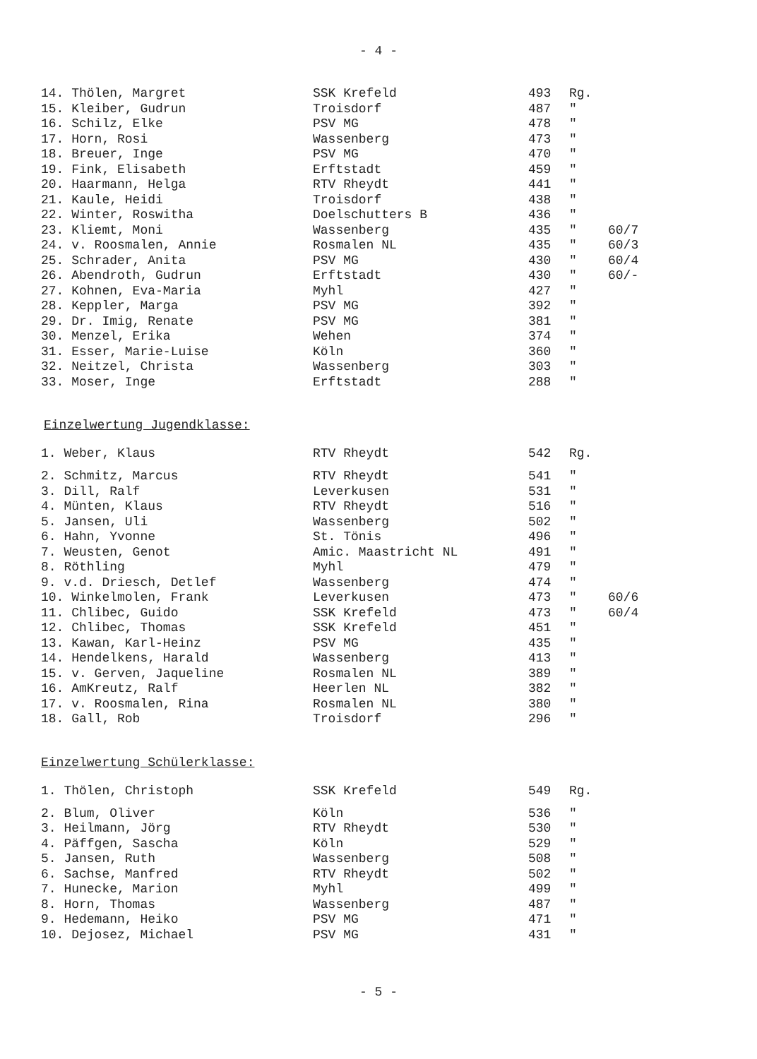- 4 -
| 14. Thölen, Margret | SSK Krefeld | 493 | Rg. | |
| 15. Kleiber, Gudrun | Troisdorf | 487 | " | |
| 16. Schilz, Elke | PSV MG | 478 | " | |
| 17. Horn, Rosi | Wassenberg | 473 | " | |
| 18. Breuer, Inge | PSV MG | 470 | " | |
| 19. Fink, Elisabeth | Erftstadt | 459 | " | |
| 20. Haarmann, Helga | RTV Rheydt | 441 | " | |
| 21. Kaule, Heidi | Troisdorf | 438 | " | |
| 22. Winter, Roswitha | Doelschutters B | 436 | " | |
| 23. Kliemt, Moni | Wassenberg | 435 | " | 60/7 |
| 24. v. Roosmalen, Annie | Rosmalen NL | 435 | " | 60/3 |
| 25. Schrader, Anita | PSV MG | 430 | " | 60/4 |
| 26. Abendroth, Gudrun | Erftstadt | 430 | " | 60/- |
| 27. Kohnen, Eva-Maria | Myhl | 427 | " | |
| 28. Keppler, Marga | PSV MG | 392 | " | |
| 29. Dr. Imig, Renate | PSV MG | 381 | " | |
| 30. Menzel, Erika | Wehen | 374 | " | |
| 31. Esser, Marie-Luise | Köln | 360 | " | |
| 32. Neitzel, Christa | Wassenberg | 303 | " | |
| 33. Moser, Inge | Erftstadt | 288 | " | |
Einzelwertung Jugendklasse:
| 1. Weber, Klaus | RTV Rheydt | 542 | Rg. | |
| 2. Schmitz, Marcus | RTV Rheydt | 541 | " | |
| 3. Dill, Ralf | Leverkusen | 531 | " | |
| 4. Münten, Klaus | RTV Rheydt | 516 | " | |
| 5. Jansen, Uli | Wassenberg | 502 | " | |
| 6. Hahn, Yvonne | St. Tönis | 496 | " | |
| 7. Weusten, Genot | Amic. Maastricht NL | 491 | " | |
| 8. Röthling | Myhl | 479 | " | |
| 9. v.d. Driesch, Detlef | Wassenberg | 474 | " | |
| 10. Winkelmolen, Frank | Leverkusen | 473 | " | 60/6 |
| 11. Chlibec, Guido | SSK Krefeld | 473 | " | 60/4 |
| 12. Chlibec, Thomas | SSK Krefeld | 451 | " | |
| 13. Kawan, Karl-Heinz | PSV MG | 435 | " | |
| 14. Hendelkens, Harald | Wassenberg | 413 | " | |
| 15. v. Gerven, Jaqueline | Rosmalen NL | 389 | " | |
| 16. AmKreutz, Ralf | Heerlen NL | 382 | " | |
| 17. v. Roosmalen, Rina | Rosmalen NL | 380 | " | |
| 18. Gall, Rob | Troisdorf | 296 | " | |
Einzelwertung Schülerklasse:
| 1. Thölen, Christoph | SSK Krefeld | 549 | Rg. | |
| 2. Blum, Oliver | Köln | 536 | " | |
| 3. Heilmann, Jörg | RTV Rheydt | 530 | " | |
| 4. Päffgen, Sascha | Köln | 529 | " | |
| 5. Jansen, Ruth | Wassenberg | 508 | " | |
| 6. Sachse, Manfred | RTV Rheydt | 502 | " | |
| 7. Hunecke, Marion | Myhl | 499 | " | |
| 8. Horn, Thomas | Wassenberg | 487 | " | |
| 9. Hedemann, Heiko | PSV MG | 471 | " | |
| 10. Dejosez, Michael | PSV MG | 431 | " | |
- 5 -